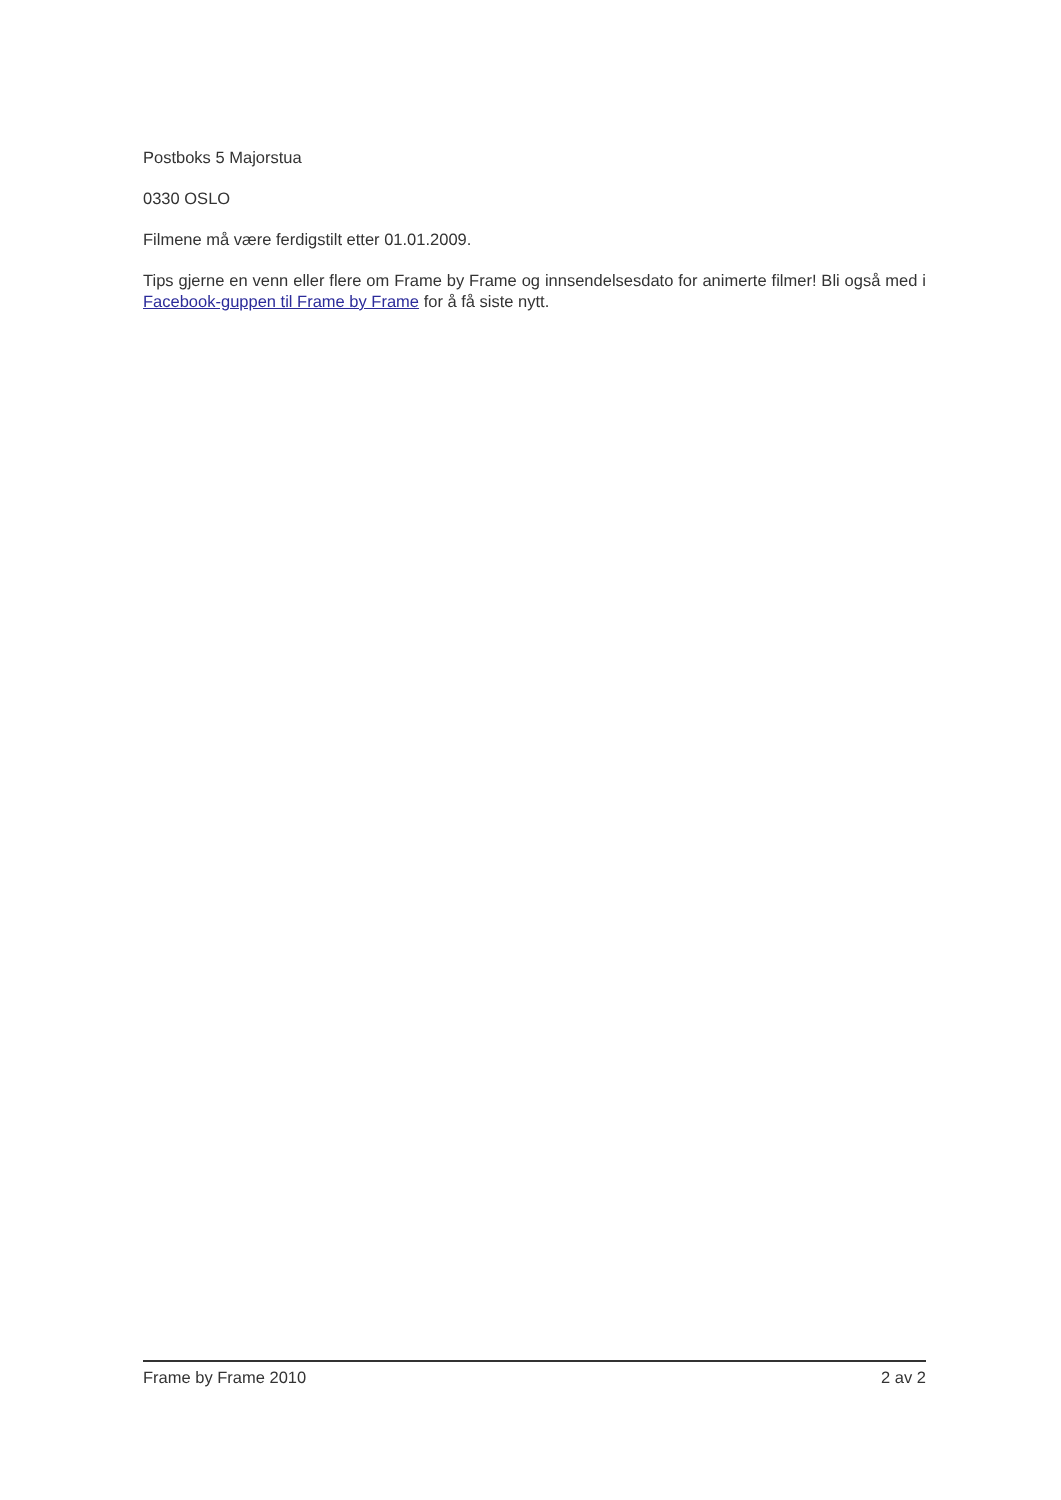Postboks 5 Majorstua
0330 OSLO
Filmene må være ferdigstilt etter 01.01.2009.
Tips gjerne en venn eller flere om Frame by Frame og innsendelsesdato for animerte filmer! Bli også med i Facebook-guppen til Frame by Frame for å få siste nytt.
Frame by Frame 2010 2 av 2